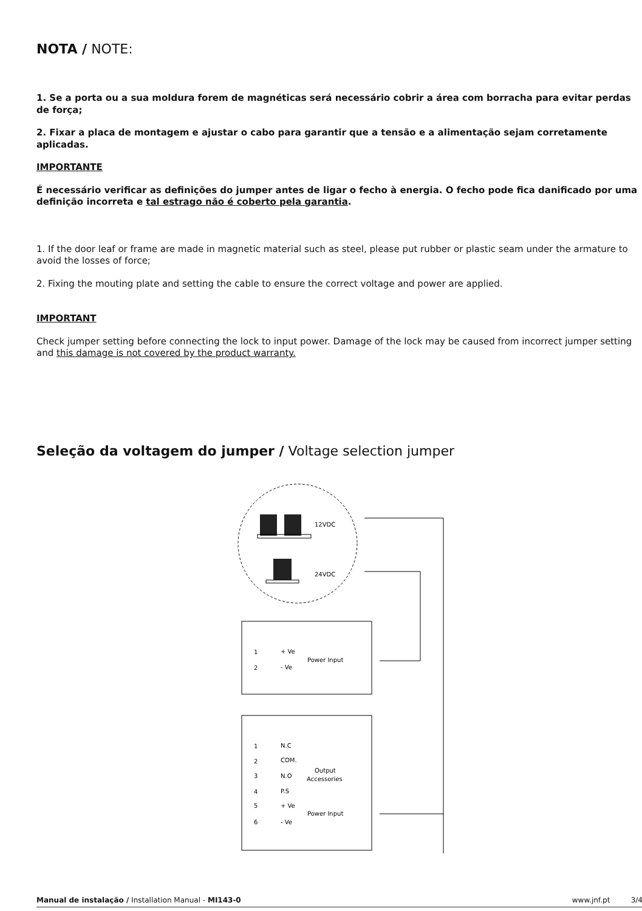NOTA / NOTE:
1. Se a porta ou a sua moldura forem de magnéticas será necessário cobrir a área com borracha para evitar perdas de força;
2. Fixar a placa de montagem e ajustar o cabo para garantir que a tensão e a alimentação sejam corretamente aplicadas.
IMPORTANTE
É necessário verificar as definições do jumper antes de ligar o fecho à energia. O fecho pode fica danificado por uma definição incorreta e tal estrago não é coberto pela garantia.
1. If the door leaf or frame are made in magnetic material such as steel, please put rubber or plastic seam under the armature to avoid the losses of force;
2. Fixing the mouting plate and setting the cable to ensure the correct voltage and power are applied.
IMPORTANT
Check jumper setting before connecting the lock to input power. Damage of the lock may be caused from incorrect jumper setting and this damage is not covered by the product warranty.
Seleção da voltagem do jumper / Voltage selection jumper
12VDC
24VDC
1
2
+ Ve
- Ve
Power Input
1
2
3
4
5
6
N.C
COM.
N.O
P.S
+ Ve
- Ve
Output
Accessories
Power Input
Manual de instalação / Installation Manual - MI143-0 www.jnf.pt 3/4